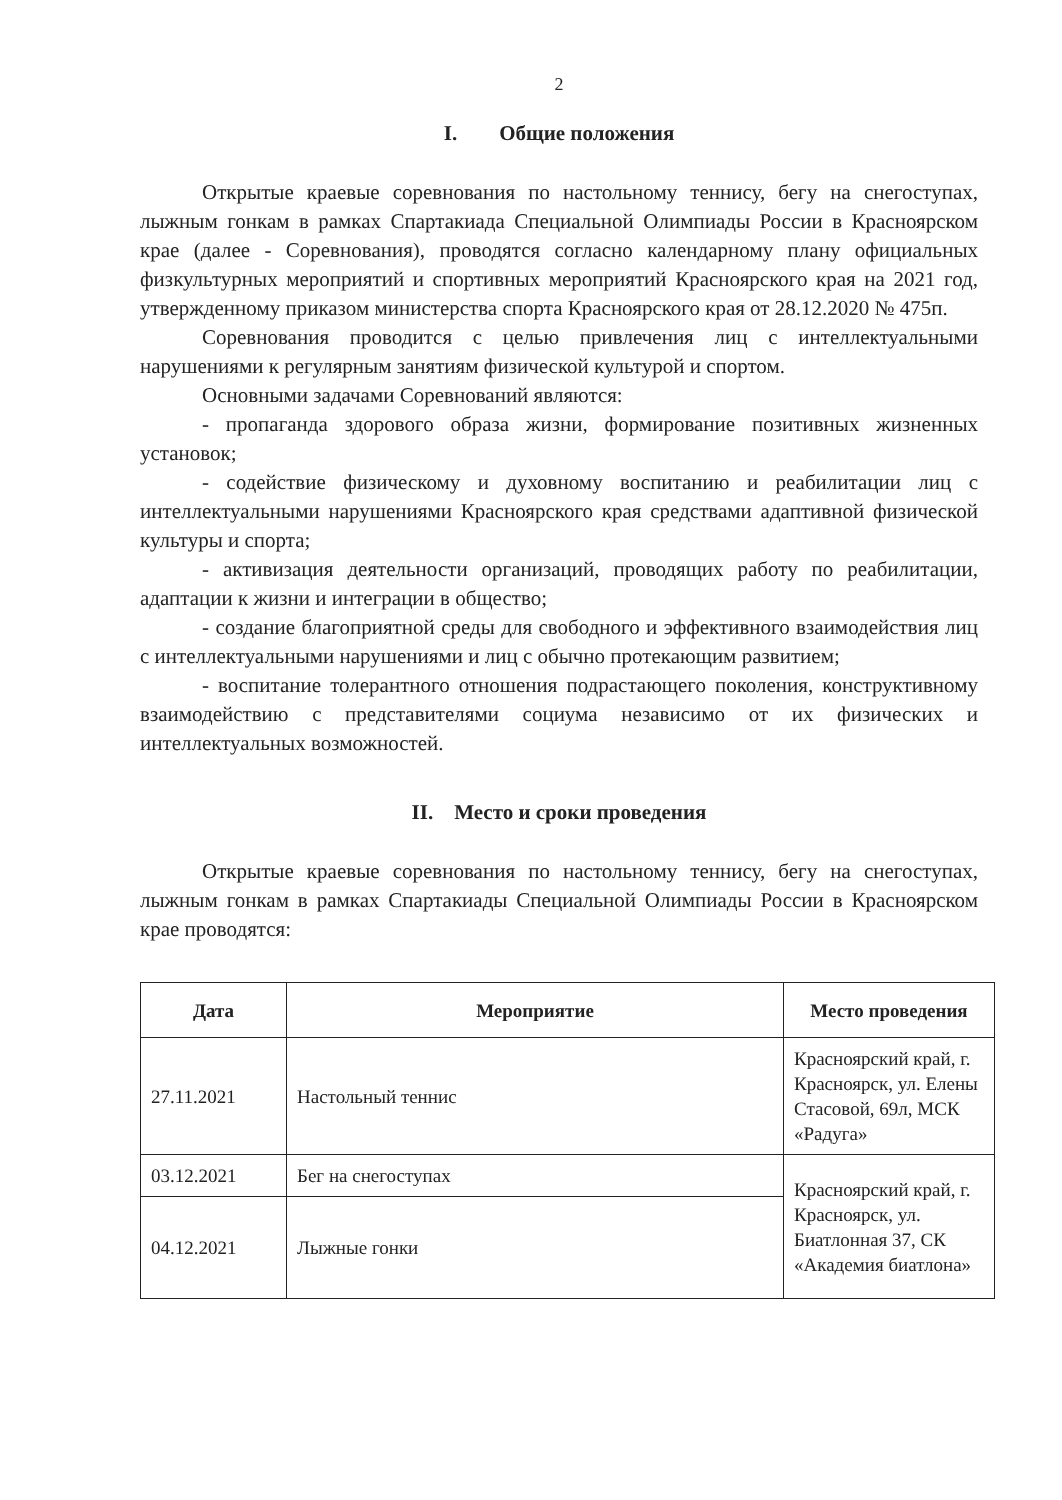2
I. Общие положения
Открытые краевые соревнования по настольному теннису, бегу на снегоступах, лыжным гонкам в рамках Спартакиада Специальной Олимпиады России в Красноярском крае (далее - Соревнования), проводятся согласно календарному плану официальных физкультурных мероприятий и спортивных мероприятий Красноярского края на 2021 год, утвержденному приказом министерства спорта Красноярского края от 28.12.2020 № 475п.
Соревнования проводится с целью привлечения лиц с интеллектуальными нарушениями к регулярным занятиям физической культурой и спортом.
Основными задачами Соревнований являются:
- пропаганда здорового образа жизни, формирование позитивных жизненных установок;
- содействие физическому и духовному воспитанию и реабилитации лиц с интеллектуальными нарушениями Красноярского края средствами адаптивной физической культуры и спорта;
- активизация деятельности организаций, проводящих работу по реабилитации, адаптации к жизни и интеграции в общество;
- создание благоприятной среды для свободного и эффективного взаимодействия лиц с интеллектуальными нарушениями и лиц с обычно протекающим развитием;
- воспитание толерантного отношения подрастающего поколения, конструктивному взаимодействию с представителями социума независимо от их физических и интеллектуальных возможностей.
II. Место и сроки проведения
Открытые краевые соревнования по настольному теннису, бегу на снегоступах, лыжным гонкам в рамках Спартакиады Специальной Олимпиады России в Красноярском крае проводятся:
| Дата | Мероприятие | Место проведения |
| --- | --- | --- |
| 27.11.2021 | Настольный теннис | Красноярский край, г. Красноярск, ул. Елены Стасовой, 69л, МСК «Радуга» |
| 03.12.2021 | Бег на снегоступах | Красноярский край, г. Красноярск, ул. Биатлонная 37, СК «Академия биатлона» |
| 04.12.2021 | Лыжные гонки | |